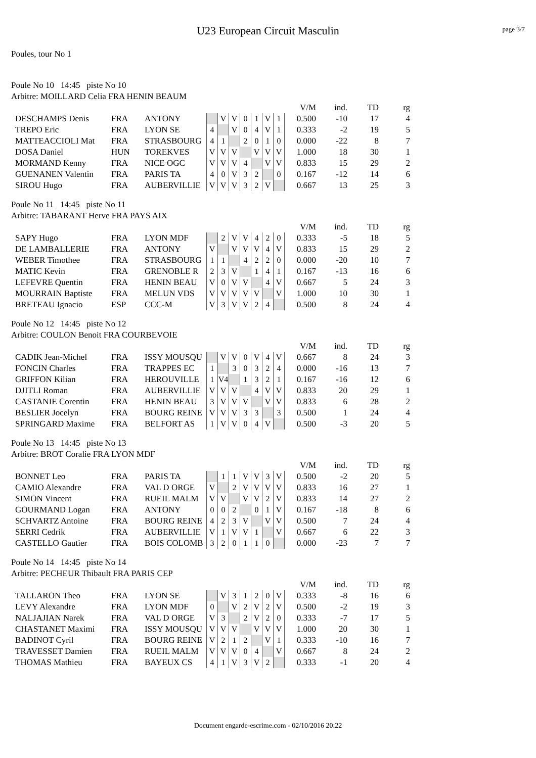U23 European Circuit Masculin page 3/7
Poules, tour No 1
Poule No 10 14:45 piste No 10
Arbitre: MOILLARD Celia FRA HENIN BEAUM
| | | | | | | | | | | V/M | ind. | TD | rg |
| DESCHAMPS Denis | FRA | ANTONY | | V | V | 0 | 1 | V | 1 | 0.500 | -10 | 17 | 4 |
| TREPO Eric | FRA | LYON SE | 4 | | V | 0 | 4 | V | 1 | 0.333 | -2 | 19 | 5 |
| MATTEACCIOLI Mat | FRA | STRASBOURG | 4 | 1 | | 2 | 0 | 1 | 0 | 0.000 | -22 | 8 | 7 |
| DOSA Daniel | HUN | TOREKVES | V | V | V | | V | V | V | 1.000 | 18 | 30 | 1 |
| MORMAND Kenny | FRA | NICE OGC | V | V | V | 4 | | V | V | 0.833 | 15 | 29 | 2 |
| GUENANEN Valentin | FRA | PARIS TA | 4 | 0 | V | 3 | 2 | | 0 | 0.167 | -12 | 14 | 6 |
| SIROU Hugo | FRA | AUBERVILLIE | V | V | V | 3 | 2 | V | | 0.667 | 13 | 25 | 3 |
Poule No 11 14:45 piste No 11
Arbitre: TABARANT Herve FRA PAYS AIX
| | | | | | | | | | | V/M | ind. | TD | rg |
| SAPY Hugo | FRA | LYON MDF | | 2 | V | V | 4 | 2 | 0 | 0.333 | -5 | 18 | 5 |
| DE LAMBALLERIE | FRA | ANTONY | V | | V | V | V | 4 | V | 0.833 | 15 | 29 | 2 |
| WEBER Timothee | FRA | STRASBOURG | 1 | 1 | | 4 | 2 | 2 | 0 | 0.000 | -20 | 10 | 7 |
| MATIC Kevin | FRA | GRENOBLE R | 2 | 3 | V | | 1 | 4 | 1 | 0.167 | -13 | 16 | 6 |
| LEFEVRE Quentin | FRA | HENIN BEAU | V | 0 | V | V | | 4 | V | 0.667 | 5 | 24 | 3 |
| MOURRAIN Baptiste | FRA | MELUN VDS | V | V | V | V | V | | V | 1.000 | 10 | 30 | 1 |
| BRETEAU Ignacio | ESP | CCC-M | V | 3 | V | V | 2 | 4 | | 0.500 | 8 | 24 | 4 |
Poule No 12 14:45 piste No 12
Arbitre: COULON Benoit FRA COURBEVOIE
| | | | | | | | | | | V/M | ind. | TD | rg |
| CADIK Jean-Michel | FRA | ISSY MOUSQU | | V | V | 0 | V | 4 | V | 0.667 | 8 | 24 | 3 |
| FONCIN Charles | FRA | TRAPPES EC | 1 | | 3 | 0 | 3 | 2 | 4 | 0.000 | -16 | 13 | 7 |
| GRIFFON Kilian | FRA | HEROUVILLE | 1 | V4 | | 1 | 3 | 2 | 1 | 0.167 | -16 | 12 | 6 |
| DJITLI Roman | FRA | AUBERVILLIE | V | V | V | | 4 | V | V | 0.833 | 20 | 29 | 1 |
| CASTANIE Corentin | FRA | HENIN BEAU | 3 | V | V | V | | V | V | 0.833 | 6 | 28 | 2 |
| BESLIER Jocelyn | FRA | BOURG REINE | V | V | V | 3 | 3 | | 3 | 0.500 | 1 | 24 | 4 |
| SPRINGARD Maxime | FRA | BELFORT AS | 1 | V | V | 0 | 4 | V | | 0.500 | -3 | 20 | 5 |
Poule No 13 14:45 piste No 13
Arbitre: BROT Coralie FRA LYON MDF
| | | | | | | | | | | V/M | ind. | TD | rg |
| BONNET Leo | FRA | PARIS TA | | 1 | 1 | V | V | 3 | V | 0.500 | -2 | 20 | 5 |
| CAMIO Alexandre | FRA | VAL D ORGE | V | | 2 | V | V | V | V | 0.833 | 16 | 27 | 1 |
| SIMON Vincent | FRA | RUEIL MALM | V | V | | V | V | 2 | V | 0.833 | 14 | 27 | 2 |
| GOURMAND Logan | FRA | ANTONY | 0 | 0 | 2 | | 0 | 1 | V | 0.167 | -18 | 8 | 6 |
| SCHVARTZ Antoine | FRA | BOURG REINE | 4 | 2 | 3 | V | | V | V | 0.500 | 7 | 24 | 4 |
| SERRI Cedrik | FRA | AUBERVILLIE | V | 1 | V | V | 1 | | V | 0.667 | 6 | 22 | 3 |
| CASTELLO Gautier | FRA | BOIS COLOMB | 3 | 2 | 0 | 1 | 1 | 0 | | 0.000 | -23 | 7 | 7 |
Poule No 14 14:45 piste No 14
Arbitre: PECHEUR Thibault FRA PARIS CEP
| | | | | | | | | | | V/M | ind. | TD | rg |
| TALLARON Theo | FRA | LYON SE | | V | 3 | 1 | 2 | 0 | V | 0.333 | -8 | 16 | 6 |
| LEVY Alexandre | FRA | LYON MDF | 0 | | V | 2 | V | 2 | V | 0.500 | -2 | 19 | 3 |
| NALJAJIAN Narek | FRA | VAL D ORGE | V | 3 | | 2 | V | 2 | 0 | 0.333 | -7 | 17 | 5 |
| CHASTANET Maximi | FRA | ISSY MOUSQU | V | V | V | | V | V | V | 1.000 | 20 | 30 | 1 |
| BADINOT Cyril | FRA | BOURG REINE | V | 2 | 1 | 2 | | V | 1 | 0.333 | -10 | 16 | 7 |
| TRAVESSET Damien | FRA | RUEIL MALM | V | V | V | 0 | 4 | | V | 0.667 | 8 | 24 | 2 |
| THOMAS Mathieu | FRA | BAYEUX CS | 4 | 1 | V | 3 | V | 2 | | 0.333 | -1 | 20 | 4 |
Document engarde-escrime.com - 02/10/2016 20:22